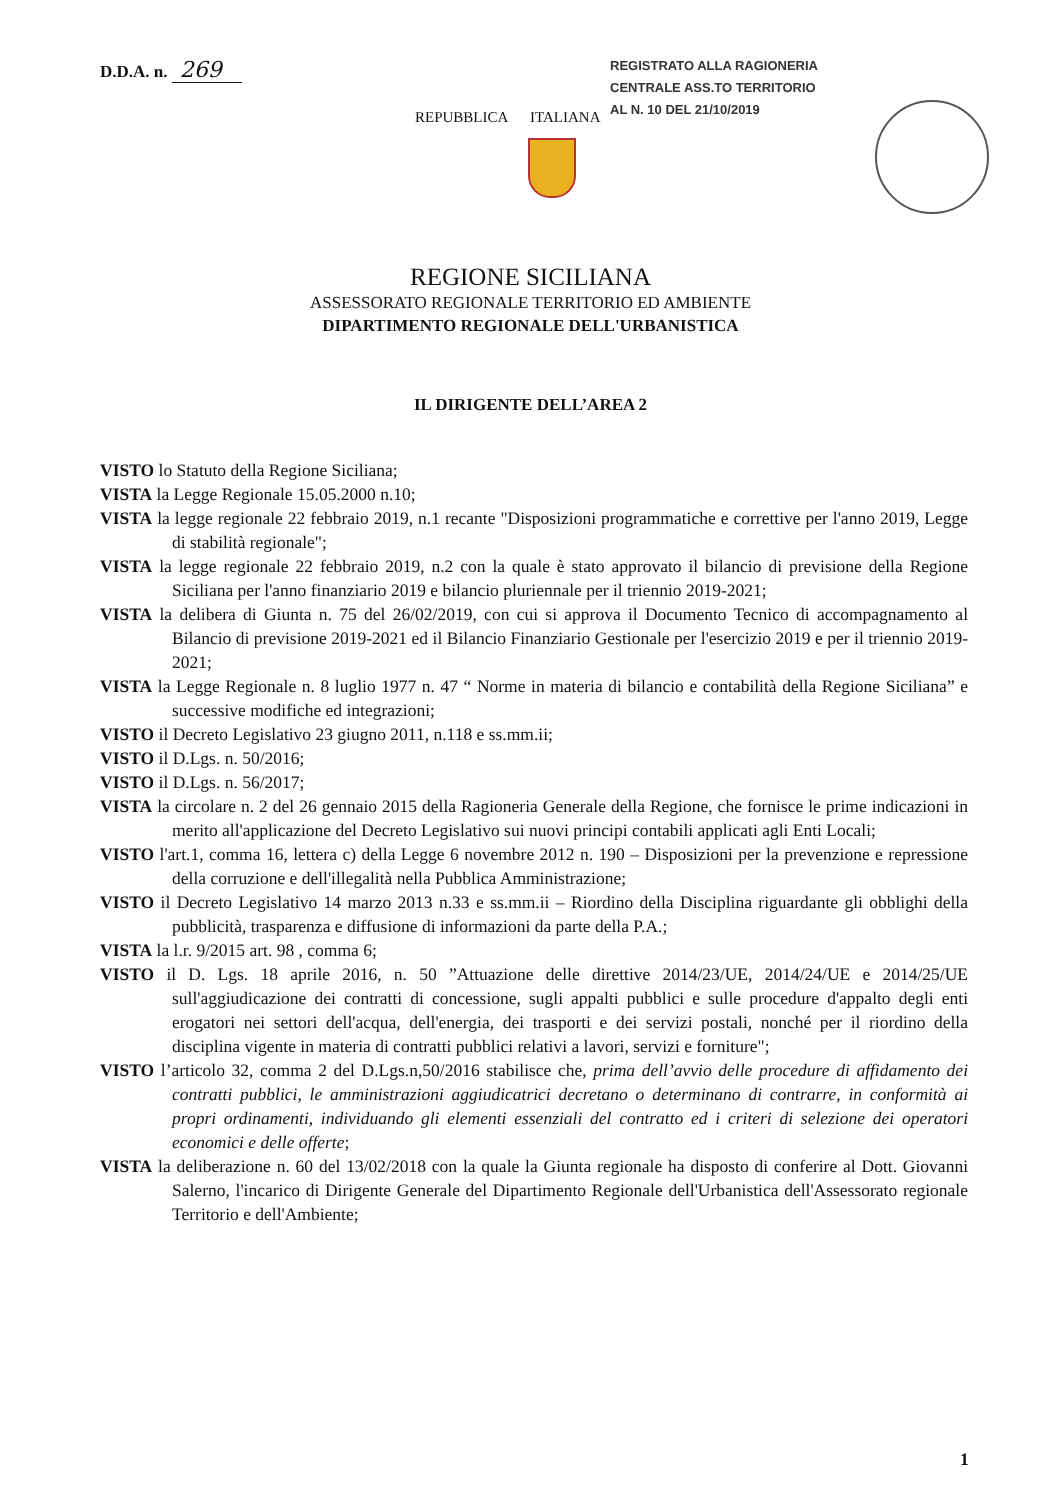D.D.A. n. 269
REGISTRATO ALLA RAGIONERIA
CENTRALE ASS.TO TERRITORIO
AL N. 10 DEL 21/10/2019
REPUBBLICA ITALIANA
REGIONE SICILIANA
ASSESSORATO REGIONALE TERRITORIO ED AMBIENTE
DIPARTIMENTO REGIONALE DELL'URBANISTICA
IL DIRIGENTE DELL’AREA 2
VISTO lo Statuto della Regione Siciliana;
VISTA la Legge Regionale 15.05.2000 n.10;
VISTA la legge regionale 22 febbraio 2019, n.1 recante "Disposizioni programmatiche e correttive per l'anno 2019, Legge di stabilità regionale";
VISTA la legge regionale 22 febbraio 2019, n.2 con la quale è stato approvato il bilancio di previsione della Regione Siciliana per l'anno finanziario 2019 e bilancio pluriennale per il triennio 2019-2021;
VISTA la delibera di Giunta n. 75 del 26/02/2019, con cui si approva il Documento Tecnico di accompagnamento al Bilancio di previsione 2019-2021 ed il Bilancio Finanziario Gestionale per l'esercizio 2019 e per il triennio 2019-2021;
VISTA la Legge Regionale n. 8 luglio 1977 n. 47 “ Norme in materia di bilancio e contabilità della Regione Siciliana” e successive modifiche ed integrazioni;
VISTO il Decreto Legislativo 23 giugno 2011, n.118 e ss.mm.ii;
VISTO il D.Lgs. n. 50/2016;
VISTO il D.Lgs. n. 56/2017;
VISTA la circolare n. 2 del 26 gennaio 2015 della Ragioneria Generale della Regione, che fornisce le prime indicazioni in merito all'applicazione del Decreto Legislativo sui nuovi principi contabili applicati agli Enti Locali;
VISTO l'art.1, comma 16, lettera c) della Legge 6 novembre 2012 n. 190 – Disposizioni per la prevenzione e repressione della corruzione e dell'illegalità nella Pubblica Amministrazione;
VISTO il Decreto Legislativo 14 marzo 2013 n.33 e ss.mm.ii – Riordino della Disciplina riguardante gli obblighi della pubblicità, trasparenza e diffusione di informazioni da parte della P.A.;
VISTA la l.r. 9/2015 art. 98 , comma 6;
VISTO il D. Lgs. 18 aprile 2016, n. 50 ”Attuazione delle direttive 2014/23/UE, 2014/24/UE e 2014/25/UE sull'aggiudicazione dei contratti di concessione, sugli appalti pubblici e sulle procedure d'appalto degli enti erogatori nei settori dell'acqua, dell'energia, dei trasporti e dei servizi postali, nonché per il riordino della disciplina vigente in materia di contratti pubblici relativi a lavori, servizi e forniture";
VISTO l’articolo 32, comma 2 del D.Lgs.n,50/2016 stabilisce che, prima dell’avvio delle procedure di affidamento dei contratti pubblici, le amministrazioni aggiudicatrici decretano o determinano di contrarre, in conformità ai propri ordinamenti, individuando gli elementi essenziali del contratto ed i criteri di selezione dei operatori economici e delle offerte;
VISTA la deliberazione n. 60 del 13/02/2018 con la quale la Giunta regionale ha disposto di conferire al Dott. Giovanni Salerno, l'incarico di Dirigente Generale del Dipartimento Regionale dell'Urbanistica dell'Assessorato regionale Territorio e dell'Ambiente;
1